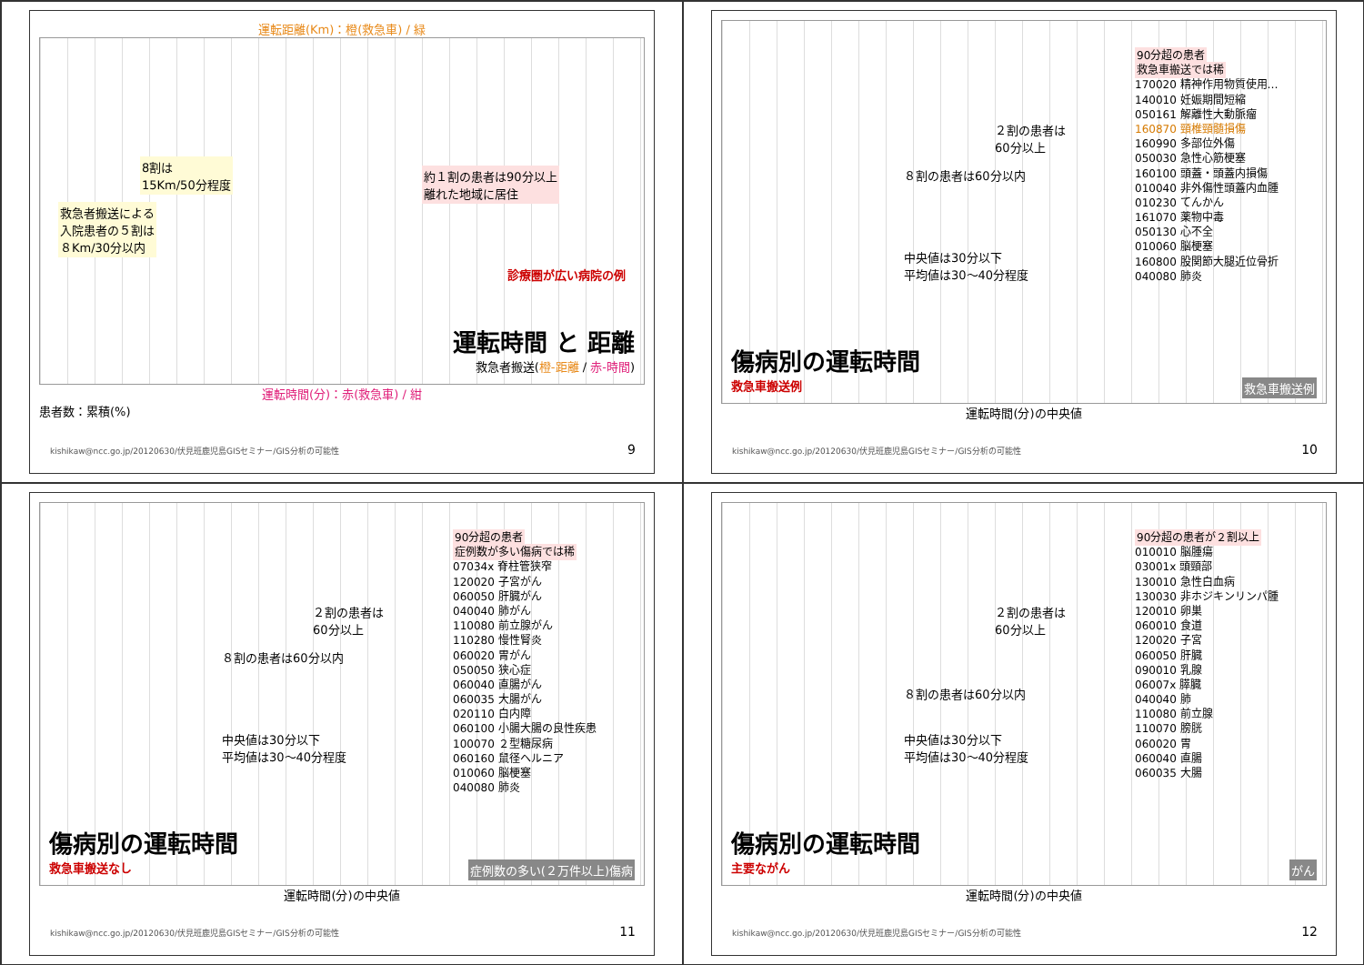運転距離(Km)：橙(救急車) / 緑
8割は
15Km/50分程度
約１割の患者は90分以上
離れた地域に居住
救急者搬送による
入院患者の５割は
８Km/30分以内
診療圏が広い病院の例
運転時間 と 距離
救急者搬送(橙-距離 / 赤-時間)
運転時間(分)：赤(救急車) / 紺
患者数：累積(%)
kishikaw@ncc.go.jp/20120630/伏見班鹿児島GISセミナー/GIS分析の可能性
9
90分超の患者
救急車搬送では稀
170020 精神作用物質使用…
140010 妊娠期間短縮
050161 解離性大動脈瘤
160870 頸椎頸髄損傷
160990 多部位外傷
050030 急性心筋梗塞
160100 頭蓋・頭蓋内損傷
010040 非外傷性頭蓋内血腫
010230 てんかん
161070 薬物中毒
050130 心不全
010060 脳梗塞
160800 股関節大腿近位骨折
040080 肺炎
２割の患者は
60分以上
８割の患者は60分以内
中央値は30分以下
平均値は30〜40分程度
傷病別の運転時間
救急車搬送例
救急車搬送例
運転時間(分)の中央値
kishikaw@ncc.go.jp/20120630/伏見班鹿児島GISセミナー/GIS分析の可能性
10
90分超の患者
症例数が多い傷病では稀
07034x 脊柱管狭窄
120020 子宮がん
060050 肝臓がん
040040 肺がん
110080 前立腺がん
110280 慢性腎炎
060020 胃がん
050050 狭心症
060040 直腸がん
060035 大腸がん
020110 白内障
060100 小腸大腸の良性疾患
100070 ２型糖尿病
060160 鼠径ヘルニア
010060 脳梗塞
040080 肺炎
２割の患者は
60分以上
８割の患者は60分以内
中央値は30分以下
平均値は30〜40分程度
傷病別の運転時間
救急車搬送なし
症例数の多い(２万件以上)傷病
運転時間(分)の中央値
kishikaw@ncc.go.jp/20120630/伏見班鹿児島GISセミナー/GIS分析の可能性
11
90分超の患者が２割以上
010010 脳腫瘍
03001x 頭頸部
130010 急性白血病
130030 非ホジキンリンパ腫
120010 卵巣
060010 食道
120020 子宮
060050 肝臓
090010 乳腺
06007x 膵臓
040040 肺
110080 前立腺
110070 膀胱
060020 胃
060040 直腸
060035 大腸
２割の患者は
60分以上
８割の患者は60分以内
中央値は30分以下
平均値は30〜40分程度
傷病別の運転時間
主要ながん
がん
運転時間(分)の中央値
kishikaw@ncc.go.jp/20120630/伏見班鹿児島GISセミナー/GIS分析の可能性
12